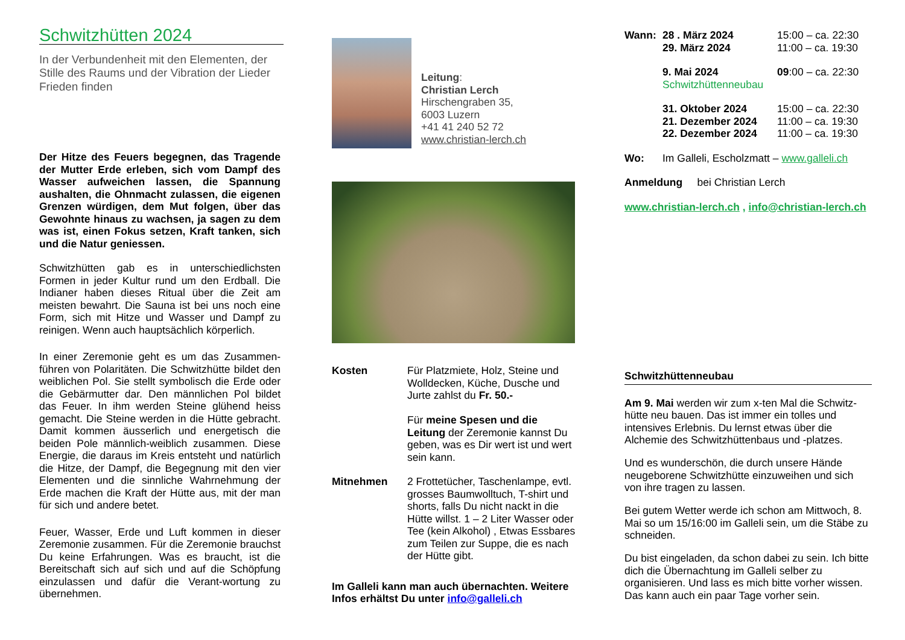Schwitzhütten 2024
In der Verbundenheit mit den Elementen, der Stille des Raums und der Vibration der Lieder Frieden finden
Der Hitze des Feuers begegnen, das Tragende der Mutter Erde erleben, sich vom Dampf des Wasser aufweichen lassen, die Spannung aushalten, die Ohnmacht zulassen, die eigenen Grenzen würdigen, dem Mut folgen, über das Gewohnte hinaus zu wachsen, ja sagen zu dem was ist, einen Fokus setzen, Kraft tanken, sich und die Natur geniessen.
Schwitzhütten gab es in unterschiedlichsten Formen in jeder Kultur rund um den Erdball. Die Indianer haben dieses Ritual über die Zeit am meisten bewahrt. Die Sauna ist bei uns noch eine Form, sich mit Hitze und Wasser und Dampf zu reinigen. Wenn auch hauptsächlich körperlich.
In einer Zeremonie geht es um das Zusammen-führen von Polaritäten. Die Schwitzhütte bildet den weiblichen Pol. Sie stellt symbolisch die Erde oder die Gebärmutter dar. Den männlichen Pol bildet das Feuer. In ihm werden Steine glühend heiss gemacht. Die Steine werden in die Hütte gebracht. Damit kommen äusserlich und energetisch die beiden Pole männlich-weiblich zusammen. Diese Energie, die daraus im Kreis entsteht und natürlich die Hitze, der Dampf, die Begegnung mit den vier Elementen und die sinnliche Wahrnehmung der Erde machen die Kraft der Hütte aus, mit der man für sich und andere betet.
Feuer, Wasser, Erde und Luft kommen in dieser Zeremonie zusammen. Für die Zeremonie brauchst Du keine Erfahrungen. Was es braucht, ist die Bereitschaft sich auf sich und auf die Schöpfung einzulassen und dafür die Verant-wortung zu übernehmen.
Leitung:
Christian Lerch
Hirschengraben 35,
6003 Luzern
+41 41 240 52 72
www.christian-lerch.ch
Kosten Für Platzmiete, Holz, Steine und Wolldecken, Küche, Dusche und Jurte zahlst du Fr. 50.-
Für meine Spesen und die Leitung der Zeremonie kannst Du geben, was es Dir wert ist und wert sein kann.
Mitnehmen 2 Frottetücher, Taschenlampe, evtl. grosses Baumwolltuch, T-shirt und shorts, falls Du nicht nackt in die Hütte willst. 1 – 2 Liter Wasser oder Tee (kein Alkohol) , Etwas Essbares zum Teilen zur Suppe, die es nach der Hütte gibt.
Im Galleli kann man auch übernachten. Weitere Infos erhältst Du unter info@galleli.ch
Wann: 28 . März 2024
29. März 2024
15:00 – ca. 22:30
11:00 – ca. 19:30
9. Mai 2024
Schwitzhüttenneubau
09:00 – ca. 22:30
31. Oktober 2024
21. Dezember 2024
22. Dezember 2024
15:00 – ca. 22:30
11:00 – ca. 19:30
11:00 – ca. 19:30
Wo: Im Galleli, Escholzmatt – www.galleli.ch
Anmeldung bei Christian Lerch
www.christian-lerch.ch , info@christian-lerch.ch
Schwitzhüttenneubau
Am 9. Mai werden wir zum x-ten Mal die Schwitz-hütte neu bauen. Das ist immer ein tolles und intensives Erlebnis. Du lernst etwas über die Alchemie des Schwitzhüttenbaus und -platzes.
Und es wunderschön, die durch unsere Hände neugeborene Schwitzhütte einzuweihen und sich von ihre tragen zu lassen.
Bei gutem Wetter werde ich schon am Mittwoch, 8. Mai so um 15/16:00 im Galleli sein, um die Stäbe zu schneiden.
Du bist eingeladen, da schon dabei zu sein. Ich bitte dich die Übernachtung im Galleli selber zu organisieren. Und lass es mich bitte vorher wissen. Das kann auch ein paar Tage vorher sein.